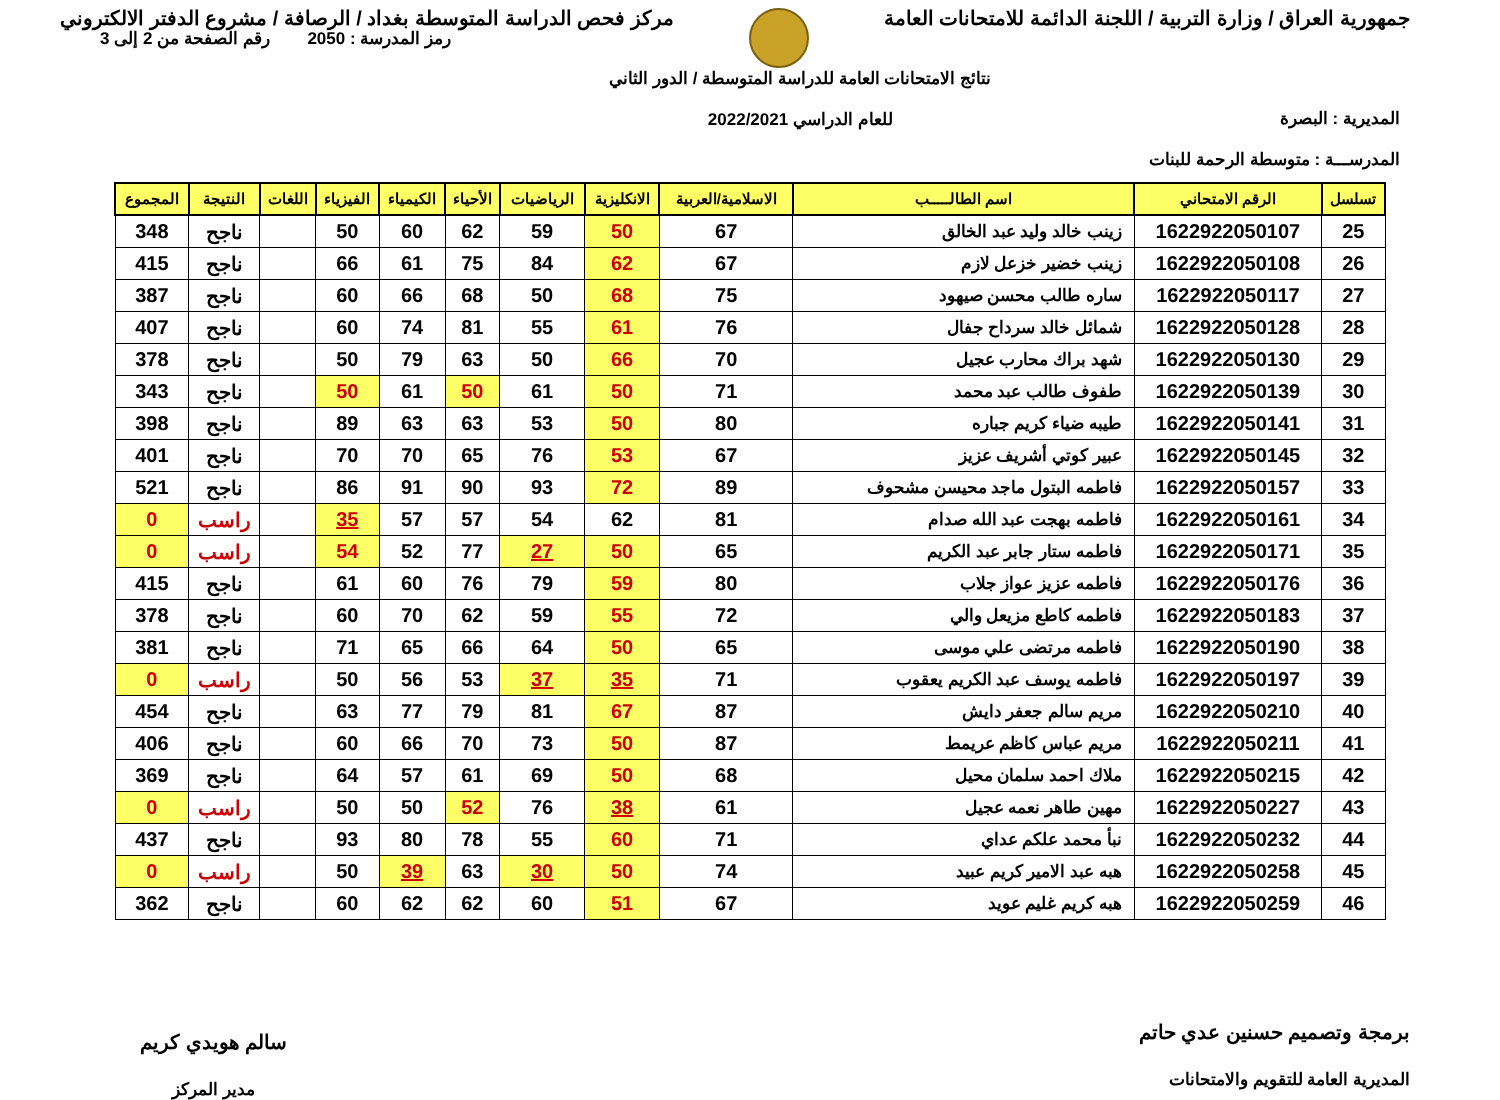جمهورية العراق / وزارة التربية / اللجنة الدائمة للامتحانات العامة
مركز فحص الدراسة المتوسطة بغداد / الرصافة / مشروع الدفتر الالكتروني
المديرية : البصرة
المدرســـة : متوسطة الرحمة للبنات
نتائج الامتحانات العامة للدراسة المتوسطة / الدور الثاني
للعام الدراسي 2022/2021
رمز المدرسة : 2050 رقم الصفحة من 2 إلى 3
| تسلسل | الرقم الامتحاني | اسم الطالـــــب | الاسلامية/العربية | الانكليزية | الرياضيات | الأحياء | الكيمياء | الفيزياء | اللغات | النتيجة | المجموع |
| --- | --- | --- | --- | --- | --- | --- | --- | --- | --- | --- | --- |
| 25 | 1622922050107 | زينب خالد وليد عبد الخالق | 67 | 50 | 59 | 62 | 60 | 50 | | ناجح | 348 |
| 26 | 1622922050108 | زينب خضير خزعل لازم | 67 | 62 | 84 | 75 | 61 | 66 | | ناجح | 415 |
| 27 | 1622922050117 | ساره طالب محسن صيهود | 75 | 68 | 50 | 68 | 66 | 60 | | ناجح | 387 |
| 28 | 1622922050128 | شمائل خالد سرداح جفال | 76 | 61 | 55 | 81 | 74 | 60 | | ناجح | 407 |
| 29 | 1622922050130 | شهد براك محارب عجيل | 70 | 66 | 50 | 63 | 79 | 50 | | ناجح | 378 |
| 30 | 1622922050139 | طفوف طالب عبد محمد | 71 | 50 | 61 | 50 | 61 | 50 | | ناجح | 343 |
| 31 | 1622922050141 | طيبه ضياء كريم جباره | 80 | 50 | 53 | 63 | 63 | 89 | | ناجح | 398 |
| 32 | 1622922050145 | عبير كوتي أشريف عزيز | 67 | 53 | 76 | 65 | 70 | 70 | | ناجح | 401 |
| 33 | 1622922050157 | فاطمه البتول ماجد محيسن مشحوف | 89 | 72 | 93 | 90 | 91 | 86 | | ناجح | 521 |
| 34 | 1622922050161 | فاطمه بهجت عبد الله صدام | 81 | 62 | 54 | 57 | 57 | 35 | | راسب | 0 |
| 35 | 1622922050171 | فاطمه ستار جابر عبد الكريم | 65 | 50 | 27 | 77 | 52 | 54 | | راسب | 0 |
| 36 | 1622922050176 | فاطمه عزيز عواز جلاب | 80 | 59 | 79 | 76 | 60 | 61 | | ناجح | 415 |
| 37 | 1622922050183 | فاطمه كاطع مزيعل والي | 72 | 55 | 59 | 62 | 70 | 60 | | ناجح | 378 |
| 38 | 1622922050190 | فاطمه مرتضى علي موسى | 65 | 50 | 64 | 66 | 65 | 71 | | ناجح | 381 |
| 39 | 1622922050197 | فاطمه يوسف عبد الكريم يعقوب | 71 | 35 | 37 | 53 | 56 | 50 | | راسب | 0 |
| 40 | 1622922050210 | مريم سالم جعفر دايش | 87 | 67 | 81 | 79 | 77 | 63 | | ناجح | 454 |
| 41 | 1622922050211 | مريم عباس كاظم عريمط | 87 | 50 | 73 | 70 | 66 | 60 | | ناجح | 406 |
| 42 | 1622922050215 | ملاك احمد سلمان محيل | 68 | 50 | 69 | 61 | 57 | 64 | | ناجح | 369 |
| 43 | 1622922050227 | مهين طاهر نعمه عجيل | 61 | 38 | 76 | 52 | 50 | 50 | | راسب | 0 |
| 44 | 1622922050232 | نبأ محمد علكم عداي | 71 | 60 | 55 | 78 | 80 | 93 | | ناجح | 437 |
| 45 | 1622922050258 | هبه عبد الامير كريم عبيد | 74 | 50 | 30 | 63 | 39 | 50 | | راسب | 0 |
| 46 | 1622922050259 | هبه كريم غليم عويد | 67 | 51 | 60 | 62 | 62 | 60 | | ناجح | 362 |
برمجة وتصميم حسنين عدي حاتم
المديرية العامة للتقويم والامتحانات
سالم هويدي كريم
مدير المركز